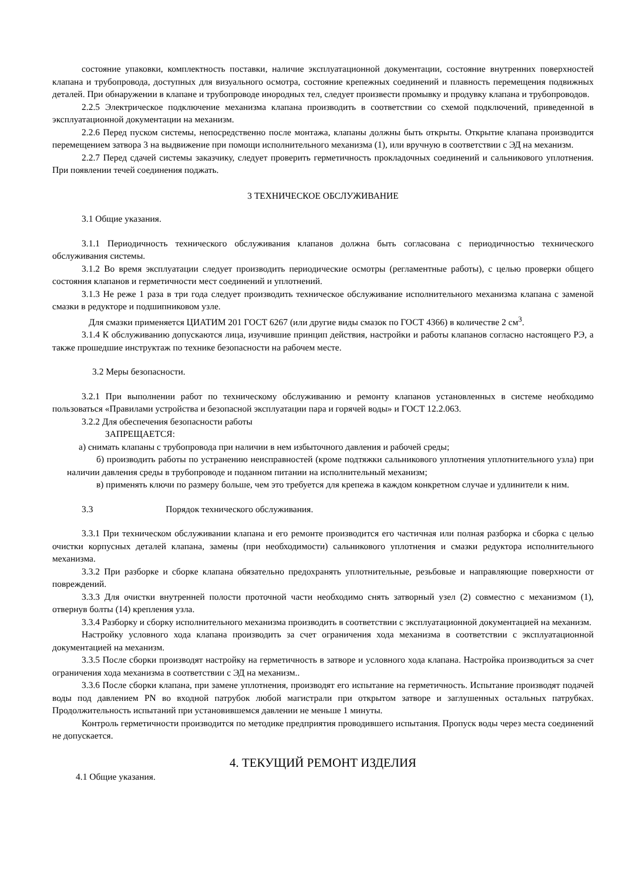состояние упаковки, комплектность поставки, наличие эксплуатационной документации, состояние внутренних поверхностей клапана и трубопровода, доступных для визуального осмотра, состояние крепежных соединений и плавность перемещения подвижных деталей. При обнаружении в клапане и трубопроводе инородных тел, следует произвести промывку и продувку клапана и трубопроводов.
2.2.5 Электрическое подключение механизма клапана производить в соответствии со схемой подключений, приведенной в эксплуатационной документации на механизм.
2.2.6 Перед пуском системы, непосредственно после монтажа, клапаны должны быть открыты. Открытие клапана производится перемещением затвора 3 на выдвижение при помощи исполнительного механизма (1), или вручную в соответствии с ЭД на механизм.
2.2.7 Перед сдачей системы заказчику, следует проверить герметичность прокладочных соединений и сальникового уплотнения. При появлении течей соединения поджать.
3 ТЕХНИЧЕСКОЕ ОБСЛУЖИВАНИЕ
3.1 Общие указания.
3.1.1 Периодичность технического обслуживания клапанов должна быть согласована с периодичностью технического обслуживания системы.
3.1.2 Во время эксплуатации следует производить периодические осмотры (регламентные работы), с целью проверки общего состояния клапанов и герметичности мест соединений и уплотнений.
3.1.3 Не реже 1 раза в три года следует производить техническое обслуживание исполнительного механизма клапана с заменой смазки в редукторе и подшипниковом узле.
Для смазки применяется ЦИАТИМ 201 ГОСТ 6267 (или другие виды смазок по ГОСТ 4366) в количестве 2 см<sup>3</sup>.
3.1.4 К обслуживанию допускаются лица, изучившие принцип действия, настройки и работы клапанов согласно настоящего РЭ, а также прошедшие инструктаж по технике безопасности на рабочем месте.
3.2 Меры безопасности.
3.2.1 При выполнении работ по техническому обслуживанию и ремонту клапанов установленных в системе необходимо пользоваться «Правилами устройства и безопасной эксплуатации пара и горячей воды» и ГОСТ 12.2.063.
3.2.2 Для обеспечения безопасности работы
ЗАПРЕЩАЕТСЯ:
а) снимать клапаны с трубопровода при наличии в нем избыточного давления и рабочей среды;
б) производить работы по устранению неисправностей (кроме подтяжки сальникового уплотнения уплотнительного узла) при наличии давления среды в трубопроводе и поданном питании на исполнительный механизм;
в) применять ключи по размеру больше, чем это требуется для крепежа в каждом конкретном случае и удлинители к ним.
3.3 Порядок технического обслуживания.
3.3.1 При техническом обслуживании клапана и его ремонте производится его частичная или полная разборка и сборка с целью очистки корпусных деталей клапана, замены (при необходимости) сальникового уплотнения и смазки редуктора исполнительного механизма.
3.3.2 При разборке и сборке клапана обязательно предохранять уплотнительные, резьбовые и направляющие поверхности от повреждений.
3.3.3 Для очистки внутренней полости проточной части необходимо снять затворный узел (2) совместно с механизмом (1), отвернув болты (14) крепления узла.
3.3.4 Разборку и сборку исполнительного механизма производить в соответствии с эксплуатационной документацией на механизм.
Настройку условного хода клапана производить за счет ограничения хода механизма в соответствии с эксплуатационной документацией на механизм.
3.3.5 После сборки производят настройку на герметичность в затворе и условного хода клапана. Настройка производиться за счет ограничения хода механизма в соответствии с ЭД на механизм..
3.3.6 После сборки клапана, при замене уплотнения, производят его испытание на герметичность. Испытание производят подачей воды под давлением PN во входной патрубок любой магистрали при открытом затворе и заглушенных остальных патрубках. Продолжительность испытаний при установившемся давлении не меньше 1 минуты.
Контроль герметичности производится по методике предприятия проводившего испытания. Пропуск воды через места соединений не допускается.
4. ТЕКУЩИЙ РЕМОНТ ИЗДЕЛИЯ
4.1 Общие указания.